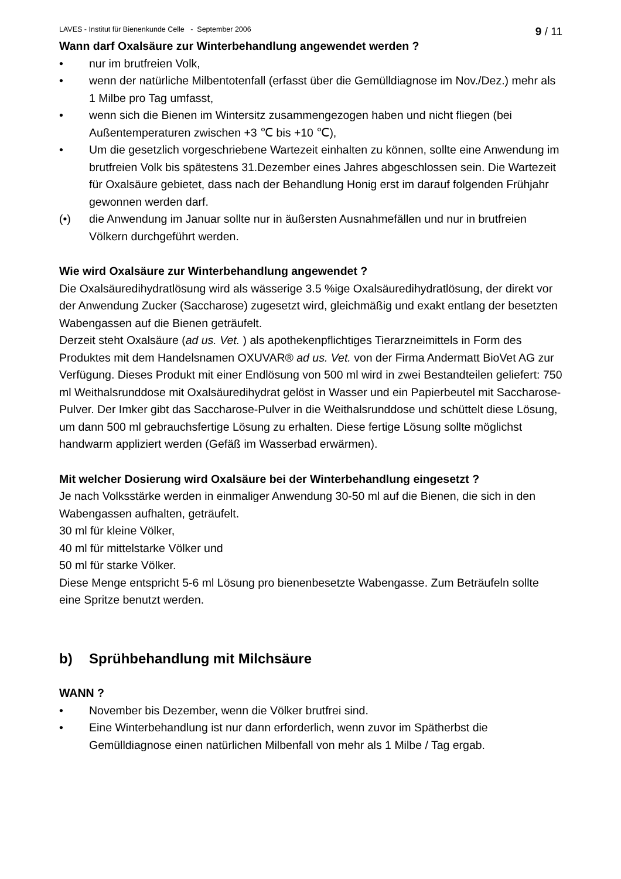LAVES - Institut für Bienenkunde Celle - September 2006 9 / 11
Wann darf Oxalsäure zur Winterbehandlung angewendet werden ?
• nur im brutfreien Volk,
• wenn der natürliche Milbentotenfall (erfasst über die Gemülldiagnose im Nov./Dez.) mehr als 1 Milbe pro Tag umfasst,
• wenn sich die Bienen im Wintersitz zusammengezogen haben und nicht fliegen (bei Außentemperaturen zwischen +3 ℃ bis +10 ℃),
• Um die gesetzlich vorgeschriebene Wartezeit einhalten zu können, sollte eine Anwendung im brutfreien Volk bis spätestens 31.Dezember eines Jahres abgeschlossen sein. Die Wartezeit für Oxalsäure gebietet, dass nach der Behandlung Honig erst im darauf folgenden Frühjahr gewonnen werden darf.
(•) die Anwendung im Januar sollte nur in äußersten Ausnahmefällen und nur in brutfreien Völkern durchgeführt werden.
Wie wird Oxalsäure zur Winterbehandlung angewendet ?
Die Oxalsäuredihydratlösung wird als wässerige 3.5 %ige Oxalsäuredihydratlösung, der direkt vor der Anwendung Zucker (Saccharose) zugesetzt wird, gleichmäßig und exakt entlang der besetzten Wabengassen auf die Bienen geträufelt.
Derzeit steht Oxalsäure (ad us. Vet. ) als apothekenpflichtiges Tierarzneimittels in Form des Produktes mit dem Handelsnamen OXUVAR® ad us. Vet. von der Firma Andermatt BioVet AG zur Verfügung. Dieses Produkt mit einer Endlösung von 500 ml wird in zwei Bestandteilen geliefert: 750 ml Weithalsrunddose mit Oxalsäuredihydrat gelöst in Wasser und ein Papierbeutel mit Saccharose-Pulver. Der Imker gibt das Saccharose-Pulver in die Weithalsrunddose und schüttelt diese Lösung, um dann 500 ml gebrauchsfertige Lösung zu erhalten. Diese fertige Lösung sollte möglichst handwarm appliziert werden (Gefäß im Wasserbad erwärmen).
Mit welcher Dosierung wird Oxalsäure bei der Winterbehandlung eingesetzt ?
Je nach Volksstärke werden in einmaliger Anwendung 30-50 ml auf die Bienen, die sich in den Wabengassen aufhalten, geträufelt.
30 ml für kleine Völker,
40 ml für mittelstarke Völker und
50 ml für starke Völker.
Diese Menge entspricht 5-6 ml Lösung pro bienenbesetzte Wabengasse. Zum Beträufeln sollte eine Spritze benutzt werden.
b) Sprühbehandlung mit Milchsäure
WANN ?
• November bis Dezember, wenn die Völker brutfrei sind.
• Eine Winterbehandlung ist nur dann erforderlich, wenn zuvor im Spätherbst die Gemülldiagnose einen natürlichen Milbenfall von mehr als 1 Milbe / Tag ergab.